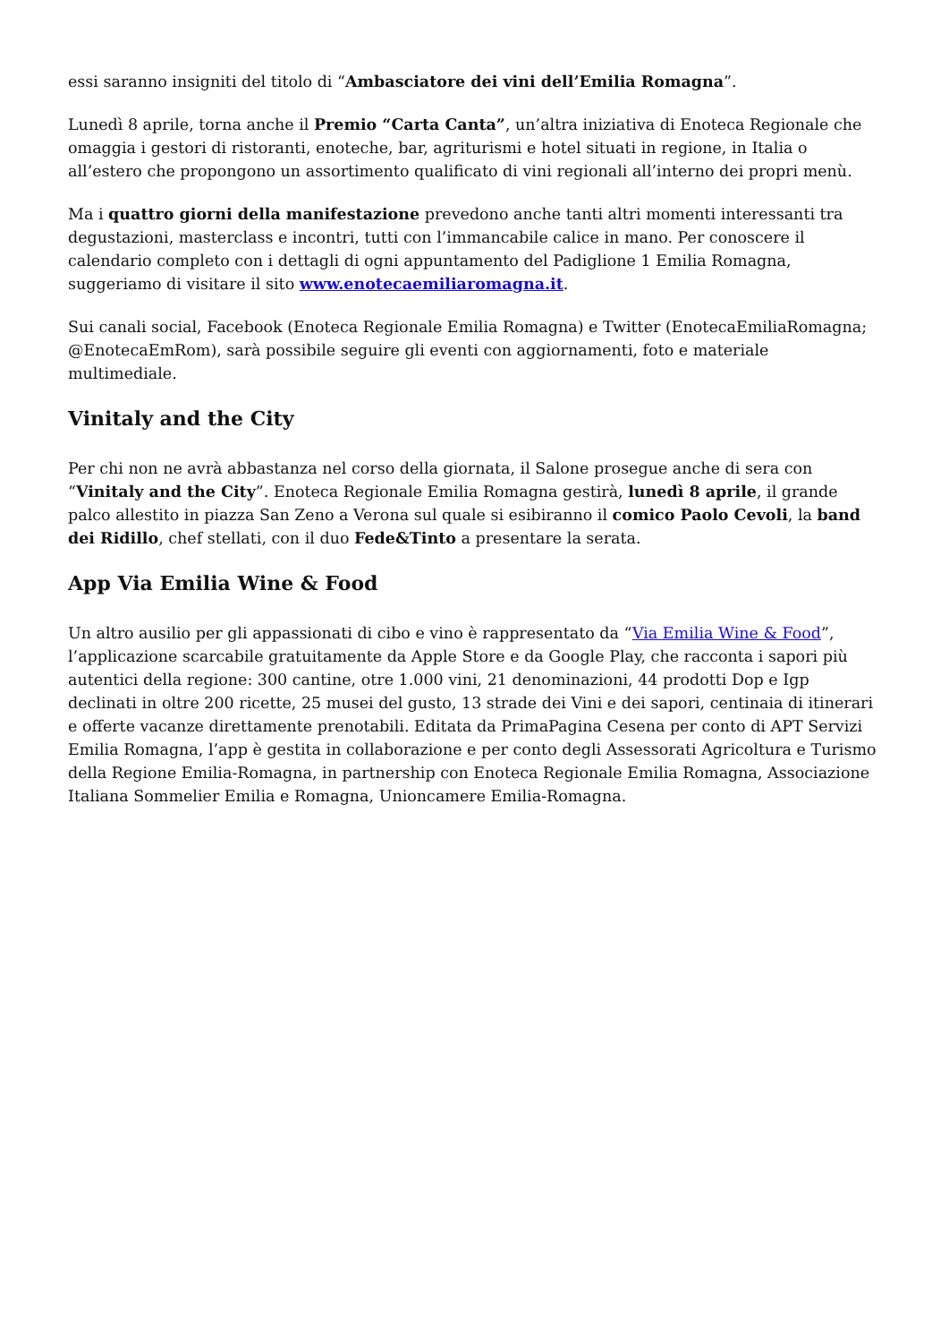essi saranno insigniti del titolo di “Ambasciatore dei vini dell’Emilia Romagna”.
Lunedì 8 aprile, torna anche il Premio “Carta Canta”, un’altra iniziativa di Enoteca Regionale che omaggia i gestori di ristoranti, enoteche, bar, agriturismi e hotel situati in regione, in Italia o all’estero che propongono un assortimento qualificato di vini regionali all’interno dei propri menù.
Ma i quattro giorni della manifestazione prevedono anche tanti altri momenti interessanti tra degustazioni, masterclass e incontri, tutti con l’immancabile calice in mano. Per conoscere il calendario completo con i dettagli di ogni appuntamento del Padiglione 1 Emilia Romagna, suggeriamo di visitare il sito www.enotecaemiliaromagna.it.
Sui canali social, Facebook (Enoteca Regionale Emilia Romagna) e Twitter (EnotecaEmiliaRomagna; @EnotecaEmRom), sarà possibile seguire gli eventi con aggiornamenti, foto e materiale multimediale.
Vinitaly and the City
Per chi non ne avrà abbastanza nel corso della giornata, il Salone prosegue anche di sera con “Vinitaly and the City”. Enoteca Regionale Emilia Romagna gestirà, lunedì 8 aprile, il grande palco allestito in piazza San Zeno a Verona sul quale si esibiranno il comico Paolo Cevoli, la band dei Ridillo, chef stellati, con il duo Fede&Tinto a presentare la serata.
App Via Emilia Wine & Food
Un altro ausilio per gli appassionati di cibo e vino è rappresentato da “Via Emilia Wine & Food”, l’applicazione scarcabile gratuitamente da Apple Store e da Google Play, che racconta i sapori più autentici della regione: 300 cantine, otre 1.000 vini, 21 denominazioni, 44 prodotti Dop e Igp declinati in oltre 200 ricette, 25 musei del gusto, 13 strade dei Vini e dei sapori, centinaia di itinerari e offerte vacanze direttamente prenotabili. Editata da PrimaPagina Cesena per conto di APT Servizi Emilia Romagna, l’app è gestita in collaborazione e per conto degli Assessorati Agricoltura e Turismo della Regione Emilia-Romagna, in partnership con Enoteca Regionale Emilia Romagna, Associazione Italiana Sommelier Emilia e Romagna, Unioncamere Emilia-Romagna.